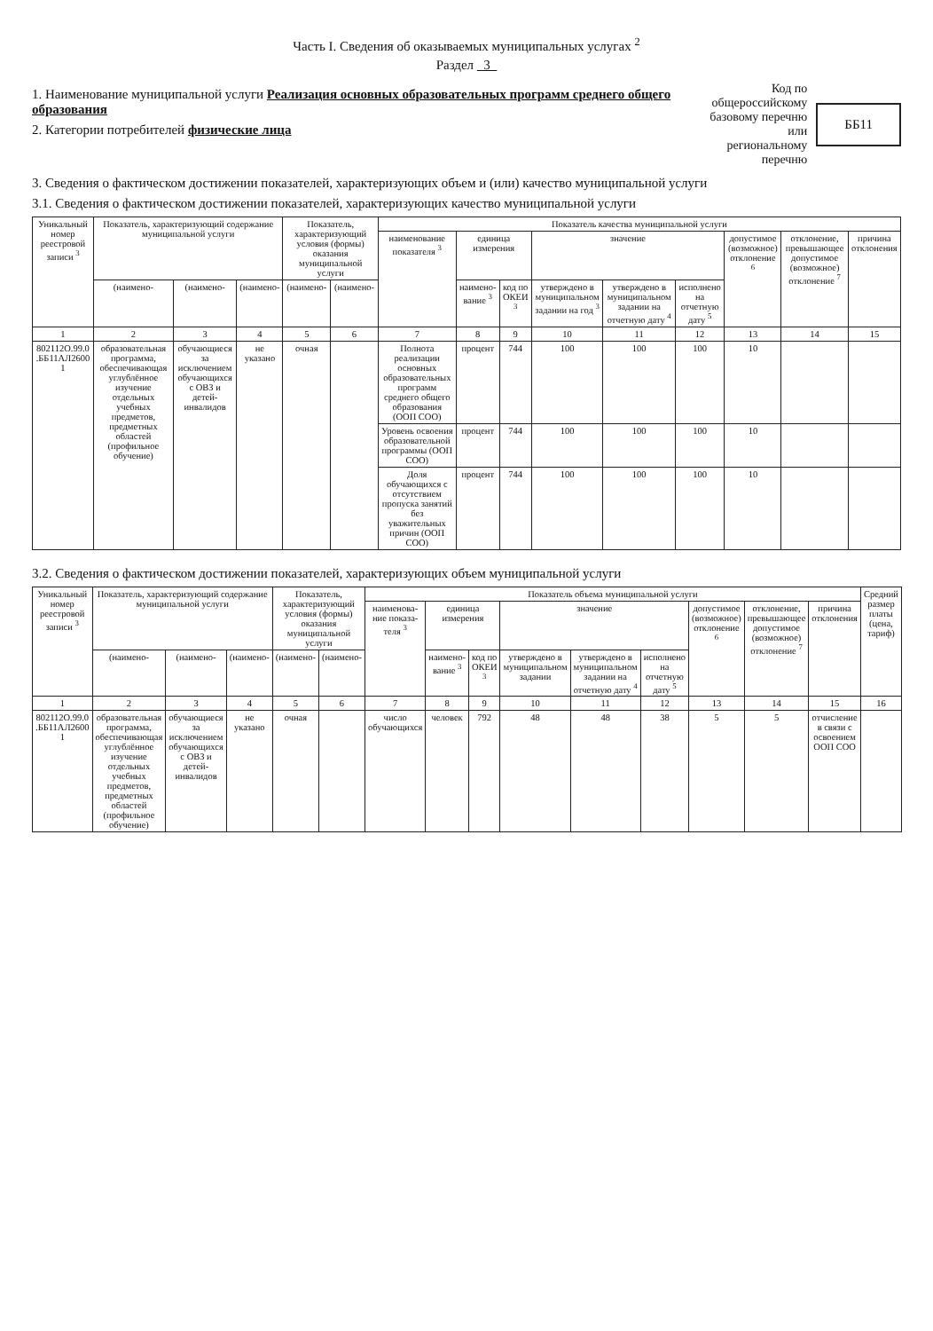Часть I. Сведения об оказываемых муниципальных услугах <sup>2</sup>
Раздел 3
1. Наименование муниципальной услуги Реализация основных образовательных программ среднего общего образования
2. Категории потребителей физические лица
Код по общероссийскому
базовому перечню или
региональному перечню
ББ11
3. Сведения о фактическом достижении показателей, характеризующих объем и (или) качество муниципальной услуги
3.1. Сведения о фактическом достижении показателей, характеризующих качество муниципальной услуги
| Уникальный номер реестровой записи <sup>3</sup> | Показатель, характеризующий содержание муниципальной услуги | | | Показатель, характеризующий условия (формы) оказания муниципальной услуги | | Показатель качества муниципальной услуги | | | | | | | | |
| --- | --- | --- | --- | --- | --- | --- | --- | --- | --- | --- | --- | --- | --- | --- |
| | | | | | | наименование показателя <sup>3</sup> | единица измерения | | значение | | | допустимое (возможное) отклонение <sup>6</sup> | отклонение, превышающее допустимое (возможное) отклонение <sup>7</sup> | причина отклонения |
| | (наимено- | (наимено- | (наимено- | (наимено- | (наимено- | | наимено-вание <sup>3</sup> | код по ОКЕИ <sup>3</sup> | утверждено в муниципальном задании на год <sup>3</sup> | утверждено в муниципальном задании на отчетную дату <sup>4</sup> | исполнено на отчетную дату <sup>5</sup> | | | |
| 1 | 2 | 3 | 4 | 5 | 6 | 7 | 8 | 9 | 10 | 11 | 12 | 13 | 14 | 15 |
| 802112О.99.0 .ББ11АЛ2600 1 | образовательная программа, обеспечивающая углублённое изучение отдельных учебных предметов, предметных областей (профильное обучение) | обучающиеся за исключением обучающихся с ОВЗ и детей-инвалидов | не указано | очная | | Полнота реализации основных образовательных программ среднего общего образования (ООП СОО) | процент | 744 | 100 | 100 | 100 | 10 | | |
| | | | | | | Уровень освоения образовательной программы (ООП СОО) | процент | 744 | 100 | 100 | 100 | 10 | | |
| | | | | | | Доля обучающихся с отсутствием пропуска занятий без уважительных причин (ООП СОО) | процент | 744 | 100 | 100 | 100 | 10 | | |
3.2. Сведения о фактическом достижении показателей, характеризующих объем муниципальной услуги
| Уникальный номер реестровой записи <sup>3</sup> | Показатель, характеризующий содержание муниципальной услуги | | | Показатель, характеризующий условия (формы) оказания муниципальной услуги | | Показатель объема муниципальной услуги | | | | | | | | | Средний размер платы (цена, тариф) |
| --- | --- | --- | --- | --- | --- | --- | --- | --- | --- | --- | --- | --- | --- | --- | --- |
| | | | | | | наименова-ние показа-теля <sup>3</sup> | единица измерения | | значение | | | допустимое (возможное) отклонение <sup>6</sup> | отклонение, превышающее допустимое (возможное) отклонение <sup>7</sup> | причина отклонения | |
| | (наимено- | (наимено- | (наимено- | (наимено- | (наимено- | | наимено-вание <sup>3</sup> | код по ОКЕИ <sup>3</sup> | утверждено в муниципальном задании | утверждено в муниципальном задании на отчетную дату <sup>4</sup> | исполнено на отчетную дату <sup>5</sup> | | | | |
| 1 | 2 | 3 | 4 | 5 | 6 | 7 | 8 | 9 | 10 | 11 | 12 | 13 | 14 | 15 | 16 |
| 802112О.99.0 .ББ11АЛ2600 1 | образовательная программа, обеспечивающая углублённое изучение отдельных учебных предметов, предметных областей (профильное обучение) | обучающиеся за исключением обучающихся с ОВЗ и детей-инвалидов | не указано | очная | | число обучающихся | человек | 792 | 48 | 48 | 38 | 5 | 5 | отчисление в связи с освоением ООП СОО | |